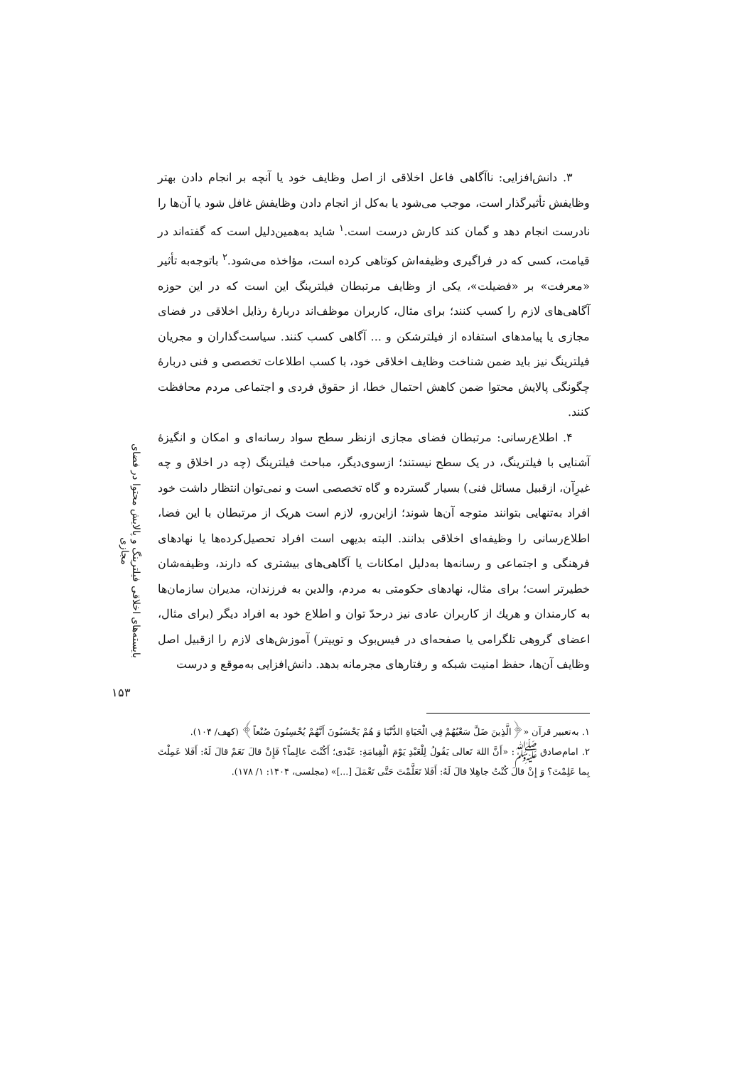۳. دانش‌افزایی: ناآگاهی فاعل اخلاقی از اصل وظایف خود یا آنچه بر انجام دادن بهتر وظایفش تأثیرگذار است، موجب می‌شود یا به‌کل از انجام دادن وظایفش غافل شود یا آن‌ها را نادرست انجام دهد و گمان کند کارش درست است.<sup>۱</sup> شاید به‌همین‌دلیل است که گفته‌اند در قیامت، کسی که در فراگیری وظیفه‌اش کوتاهی کرده است، مؤاخذه می‌شود.<sup>۲</sup> باتوجه‌به تأثیر «معرفت» بر «فضیلت»، یکی از وظایف مرتبطان فیلترینگ این است که در این حوزه آگاهی‌های لازم را کسب کنند؛ برای مثال، کاربران موظف‌اند دربارهٔ رذایل اخلاقی در فضای مجازی یا پیامدهای استفاده از فیلترشکن و ... آگاهی کسب کنند. سیاست‌گذاران و مجریان فیلترینگ نیز باید ضمن شناخت وظایف اخلاقی خود، با کسب اطلاعات تخصصی و فنی دربارهٔ چگونگی پالایش محتوا ضمن کاهش احتمال خطا، از حقوق فردی و اجتماعی مردم محافظت کنند.
۴. اطلاع‌رسانی: مرتبطان فضای مجازی ازنظر سطح سواد رسانه‌ای و امکان و انگیزهٔ آشنایی با فیلترینگ، در یک سطح نیستند؛ ازسوی‌دیگر، مباحث فیلترینگ (چه در اخلاق و چه غیرِآن، ازقبیل مسائل فنی) بسیار گسترده و گاه تخصصی است و نمی‌توان انتظار داشت خود افراد به‌تنهایی بتوانند متوجه آن‌ها شوند؛ ازاین‌رو، لازم است هریک از مرتبطان با این فضا، اطلاع‌رسانی را وظیفه‌ای اخلاقی بدانند. البته بدیهی است افراد تحصیل‌کرده‌ها یا نهادهای فرهنگی و اجتماعی و رسانه‌ها به‌دلیل امکانات یا آگاهی‌های بیشتری که دارند، وظیفه‌شان خطیرتر است؛ برای مثال، نهادهای حکومتی به مردم، والدین به فرزندان، مدیران سازمان‌ها به کارمندان و هریك از کاربران عادی نیز درحدّ توان و اطلاع خود به افراد دیگر (برای مثال، اعضای گروهی تلگرامی یا صفحه‌ای در فیس‌بوک و توییتر) آموزش‌های لازم را ازقبیل اصل وظایف آن‌ها، حفظ امنیت شبکه و رفتارهای مجرمانه بدهد. دانش‌افزایی به‌موقع و درست
۱. به‌تعبیر قرآن «﴿الَّذِينَ ضَلَّ سَعْيُهُمْ فِي الْحَيَاةِ الدُّنْيَا وَ هُمْ يَحْسَبُونَ أَنَّهُمْ يُحْسِنُونَ صُنْعاً﴾ (کهف/ ۱۰۴).
۲. امام‌صادق ﷺ: «أَنَّ اللهَ تَعالی يَقُولُ لِلْعَبْدِ يَوْمَ الْقِيامَةِ: عَبْدی؛ أَكُنْتَ عالِماً؟ فَإِنْ قالَ نَعَمْ قالَ لَهُ: أَفَلا عَمِلْتَ بِما عَلِمْتَ؟ وَ إِنْ قالَ كُنْتُ جاهِلا قالَ لَهُ: أَفَلا تَعَلَّمْتَ حَتَّى تَعْمَلَ [...]» (مجلسی، ۱۴۰۴: ۱/ ۱۷۸).
بایسته‌های اخلاقی فیلترینگ و پالایش محتوا در فضای مجازی
۱۵۳